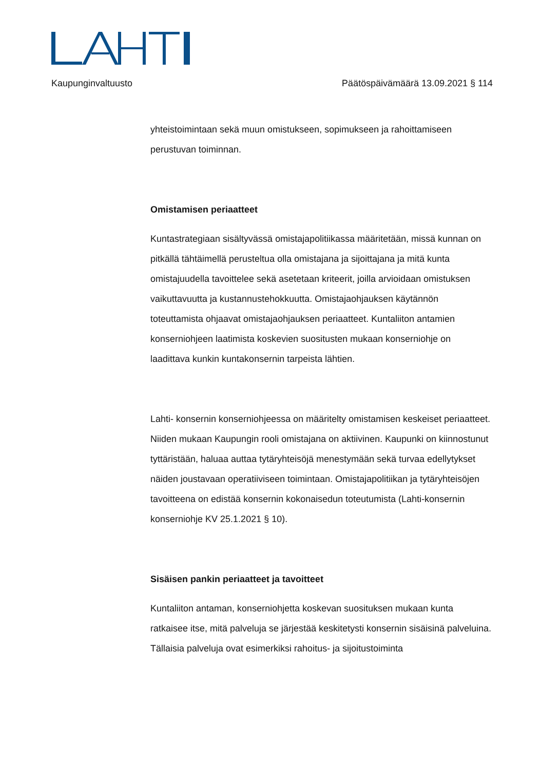Kaupunginvaltuusto Päätöspäivämäärä 13.09.2021 § 114
yhteistoimintaan sekä muun omistukseen, sopimukseen ja rahoittamiseen perustuvan toiminnan.
Omistamisen periaatteet
Kuntastrategiaan sisältyvässä omistajapolitiikassa määritetään, missä kunnan on pitkällä tähtäimellä perusteltua olla omistajana ja sijoittajana ja mitä kunta omistajuudella tavoittelee sekä asetetaan kriteerit, joilla arvioidaan omistuksen vaikuttavuutta ja kustannustehokkuutta. Omistajaohjauksen käytännön toteuttamista ohjaavat omistajaohjauksen periaatteet. Kuntaliiton antamien konserniohjeen laatimista koskevien suositusten mukaan konserniohje on laadittava kunkin kuntakonsernin tarpeista lähtien.
Lahti- konsernin konserniohjeessa on määritelty omistamisen keskeiset periaatteet. Niiden mukaan Kaupungin rooli omistajana on aktiivinen. Kaupunki on kiinnostunut tyttäristään, haluaa auttaa tytäryhteisöjä menestymään sekä turvaa edellytykset näiden joustavaan operatiiviseen toimintaan. Omistajapolitiikan ja tytäryhteisöjen tavoitteena on edistää konsernin kokonaisedun toteutumista (Lahti-konsernin konserniohje KV 25.1.2021 § 10).
Sisäisen pankin periaatteet ja tavoitteet
Kuntaliiton antaman, konserniohjetta koskevan suosituksen mukaan kunta ratkaisee itse, mitä palveluja se järjestää keskitetysti konsernin sisäisinä palveluina. Tällaisia palveluja ovat esimerkiksi rahoitus- ja sijoitustoiminta